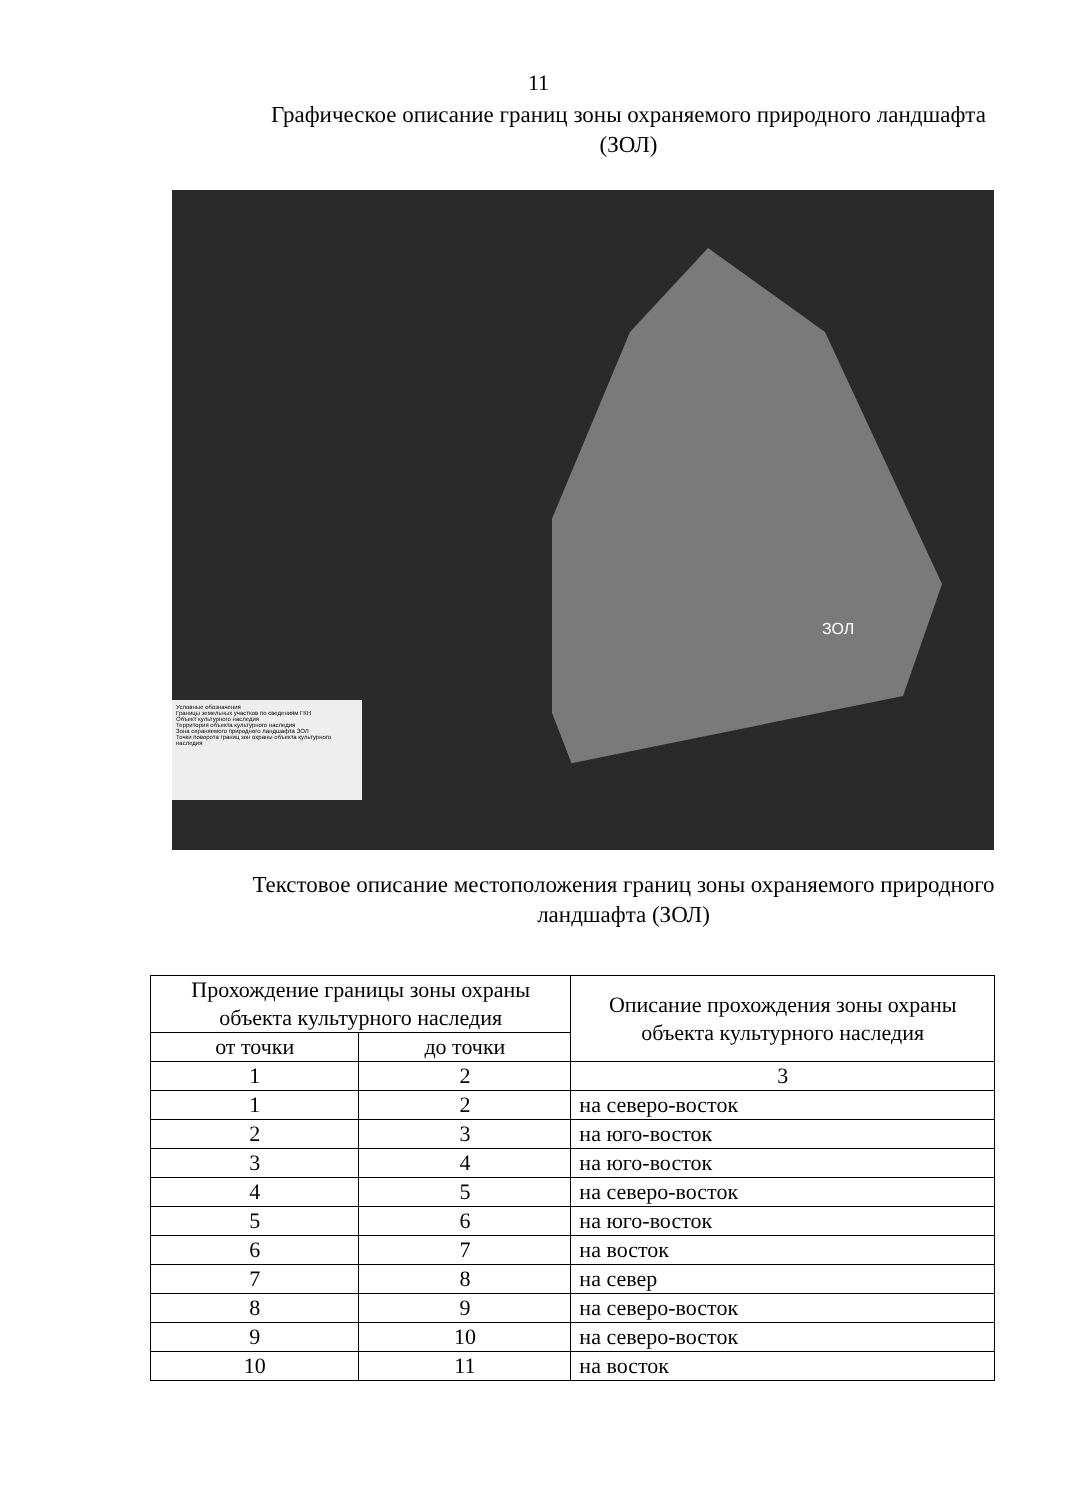11
Графическое описание границ зоны охраняемого природного ландшафта
(ЗОЛ)
ЗОЛ
Условные обозначения
Границы земельных участков по сведениям ГКН
Объект культурного наследия
Территория объекта культурного наследия
Зона охраняемого природного ландшафта ЗОЛ
Точки поворота границ зон охраны объекта культурного наследия
Текстовое описание местоположения границ зоны охраняемого природного
ландшафта (ЗОЛ)
| Прохождение границы зоны охраны объекта культурного наследия | | Описание прохождения зоны охраны объекта культурного наследия |
| --- | --- | --- |
| от точки | до точки | |
| 1 | 2 | 3 |
| 1 | 2 | на северо-восток |
| 2 | 3 | на юго-восток |
| 3 | 4 | на юго-восток |
| 4 | 5 | на северо-восток |
| 5 | 6 | на юго-восток |
| 6 | 7 | на восток |
| 7 | 8 | на север |
| 8 | 9 | на северо-восток |
| 9 | 10 | на северо-восток |
| 10 | 11 | на восток |